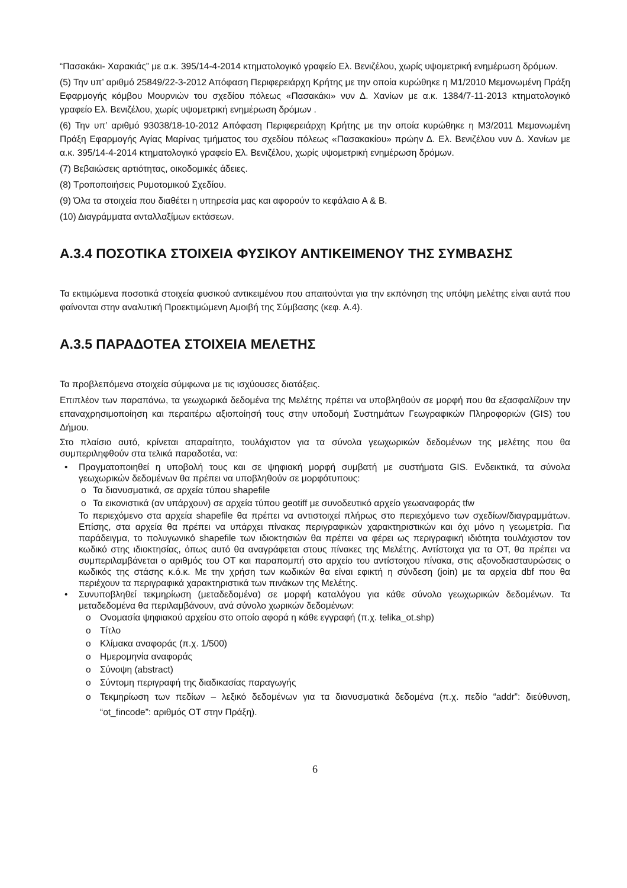“Πασακάκι- Χαρακιάς” με α.κ. 395/14-4-2014 κτηματολογικό γραφείο Ελ. Βενιζέλου, χωρίς υψομετρική ενημέρωση δρόμων.
(5) Την υπ’ αριθμό 25849/22-3-2012 Απόφαση Περιφερειάρχη Κρήτης με την οποία κυρώθηκε η Μ1/2010 Μεμονωμένη Πράξη Εφαρμογής κόμβου Μουρνιών του σχεδίου πόλεως «Πασακάκι» νυν Δ. Χανίων με α.κ. 1384/7-11-2013 κτηματολογικό γραφείο Ελ. Βενιζέλου, χωρίς υψομετρική ενημέρωση δρόμων .
(6) Την υπ’ αριθμό 93038/18-10-2012 Απόφαση Περιφερειάρχη Κρήτης με την οποία κυρώθηκε η Μ3/2011 Μεμονωμένη Πράξη Εφαρμογής Αγίας Μαρίνας τμήματος του σχεδίου πόλεως «Πασακακίου» πρώην Δ. Ελ. Βενιζέλου νυν Δ. Χανίων με α.κ. 395/14-4-2014 κτηματολογικό γραφείο Ελ. Βενιζέλου, χωρίς υψομετρική ενημέρωση δρόμων.
(7) Βεβαιώσεις αρτιότητας, οικοδομικές άδειες.
(8) Τροποποιήσεις Ρυμοτομικού Σχεδίου.
(9) Όλα τα στοιχεία που διαθέτει η υπηρεσία μας και αφορούν το κεφάλαιο Α & Β.
(10) Διαγράμματα ανταλλαξίμων εκτάσεων.
Α.3.4 ΠΟΣΟΤΙΚΑ ΣΤΟΙΧΕΙΑ ΦΥΣΙΚΟΥ ΑΝΤΙΚΕΙΜΕΝΟΥ ΤΗΣ ΣΥΜΒΑΣΗΣ
Τα εκτιμώμενα ποσοτικά στοιχεία φυσικού αντικειμένου που απαιτούνται για την εκπόνηση της υπόψη μελέτης είναι αυτά που φαίνονται στην αναλυτική Προεκτιμώμενη Αμοιβή της Σύμβασης (κεφ. Α.4).
Α.3.5 ΠΑΡΑΔΟΤΕΑ ΣΤΟΙΧΕΙΑ ΜΕΛΕΤΗΣ
Τα προβλεπόμενα στοιχεία σύμφωνα με τις ισχύουσες διατάξεις.
Επιπλέον των παραπάνω, τα γεωχωρικά δεδομένα της Μελέτης πρέπει να υποβληθούν σε μορφή που θα εξασφαλίζουν την επαναχρησιμοποίηση και περαιτέρω αξιοποίησή τους στην υποδομή Συστημάτων Γεωγραφικών Πληροφοριών (GIS) του Δήμου.
Στο πλαίσιο αυτό, κρίνεται απαραίτητο, τουλάχιστον για τα σύνολα γεωχωρικών δεδομένων της μελέτης που θα συμπεριληφθούν στα τελικά παραδοτέα, να:
• Πραγματοποιηθεί η υποβολή τους και σε ψηφιακή μορφή συμβατή με συστήματα GIS. Ενδεικτικά, τα σύνολα γεωχωρικών δεδομένων θα πρέπει να υποβληθούν σε μορφότυπους:
o Τα διανυσματικά, σε αρχεία τύπου shapefile
o Τα εικονιστικά (αν υπάρχουν) σε αρχεία τύπου geotiff με συνοδευτικό αρχείο γεωαναφοράς tfw
Το περιεχόμενο στα αρχεία shapefile θα πρέπει να αντιστοιχεί πλήρως στο περιεχόμενο των σχεδίων/διαγραμμάτων. Επίσης, στα αρχεία θα πρέπει να υπάρχει πίνακας περιγραφικών χαρακτηριστικών και όχι μόνο η γεωμετρία. Για παράδειγμα, το πολυγωνικό shapefile των ιδιοκτησιών θα πρέπει να φέρει ως περιγραφική ιδιότητα τουλάχιστον τον κωδικό στης ιδιοκτησίας, όπως αυτό θα αναγράφεται στους πίνακες της Μελέτης. Αντίστοιχα για τα ΟΤ, θα πρέπει να συμπεριλαμβάνεται ο αριθμός του ΟΤ και παραπομπή στο αρχείο του αντίστοιχου πίνακα, στις αξονοδιασταυρώσεις ο κωδικός της στάσης κ.ό.κ. Με την χρήση των κωδικών θα είναι εφικτή η σύνδεση (join) με τα αρχεία dbf που θα περιέχουν τα περιγραφικά χαρακτηριστικά των πινάκων της Μελέτης.
• Συνυποβληθεί τεκμηρίωση (μεταδεδομένα) σε μορφή καταλόγου για κάθε σύνολο γεωχωρικών δεδομένων. Τα μεταδεδομένα θα περιλαμβάνουν, ανά σύνολο χωρικών δεδομένων:
o Ονομασία ψηφιακού αρχείου στο οποίο αφορά η κάθε εγγραφή (π.χ. telika_ot.shp)
o Τίτλο
o Κλίμακα αναφοράς (π.χ. 1/500)
o Ημερομηνία αναφοράς
o Σύνοψη (abstract)
o Σύντομη περιγραφή της διαδικασίας παραγωγής
o Τεκμηρίωση των πεδίων – λεξικό δεδομένων για τα διανυσματικά δεδομένα (π.χ. πεδίο “addr”: διεύθυνση, “ot_fincode”: αριθμός ΟΤ στην Πράξη).
6